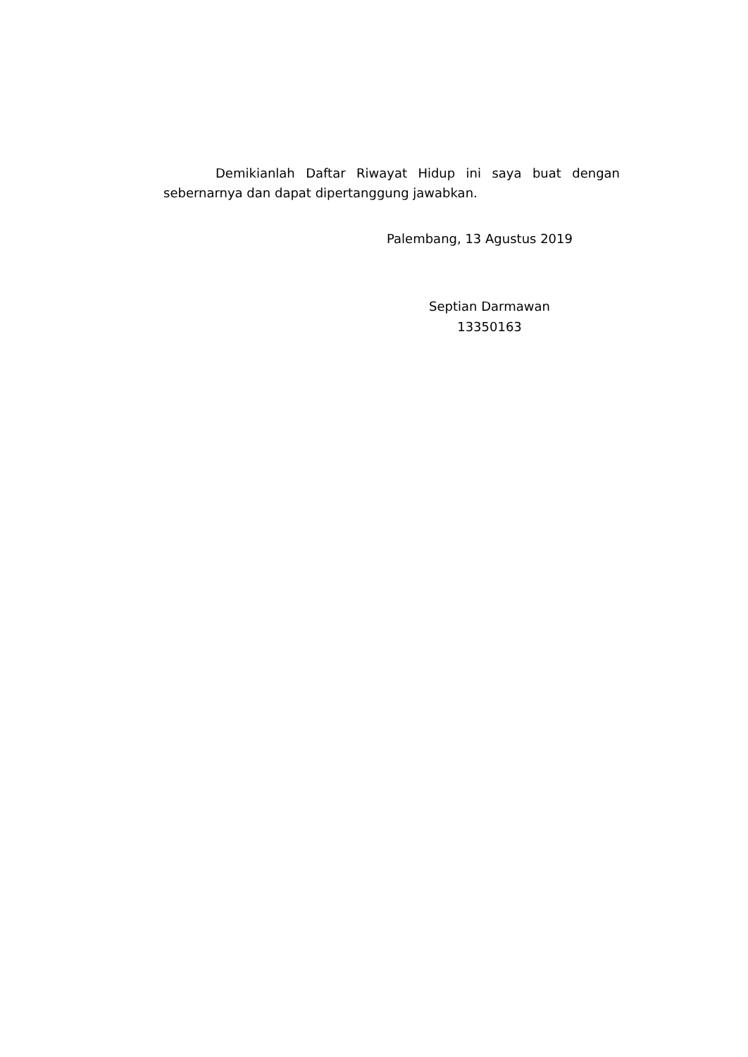Demikianlah Daftar Riwayat Hidup ini saya buat dengan sebernarnya dan dapat dipertanggung jawabkan.
Palembang, 13 Agustus 2019
Septian Darmawan
13350163